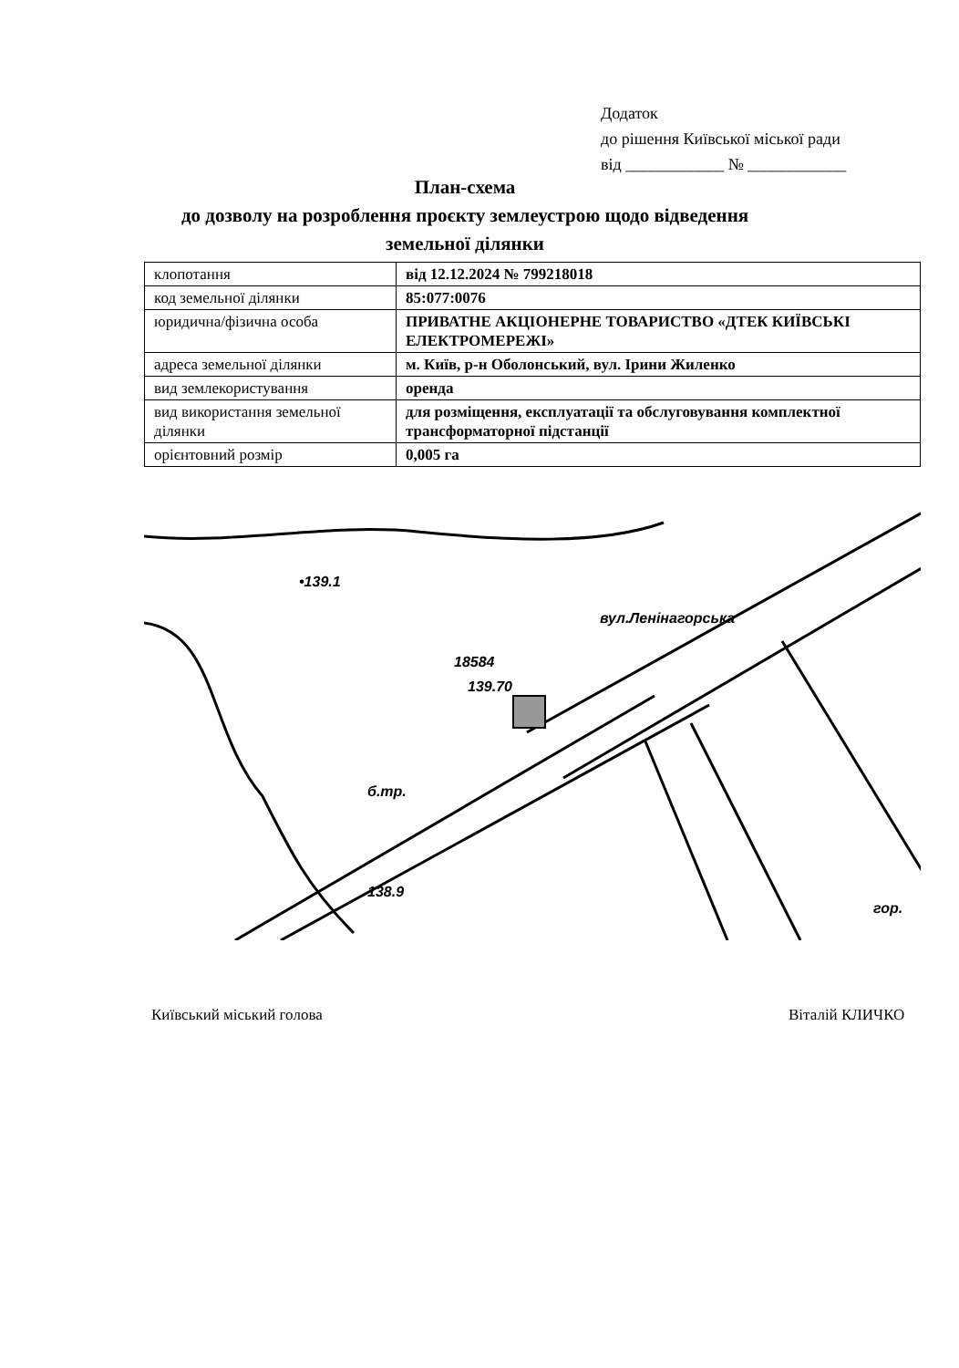Додаток
до рішення Київської міської ради
від ____________ № ____________
План-схема
до дозволу на розроблення проєкту землеустрою щодо відведення земельної ділянки
| клопотання | від 12.12.2024 № 799218018 |
| код земельної ділянки | 85:077:0076 |
| юридична/фізична особа | ПРИВАТНЕ АКЦІОНЕРНЕ ТОВАРИСТВО «ДТЕК КИЇВСЬКІ ЕЛЕКТРОМЕРЕЖІ» |
| адреса земельної ділянки | м. Київ, р-н Оболонський, вул. Ірини Жиленко |
| вид землекористування | оренда |
| вид використання земельної ділянки | для розміщення, експлуатації та обслуговування комплектної трансформаторної підстанції |
| орієнтовний розмір | 0,005 га |
18584
139.70
•139.1
б.тр.
138.9
гор.
вул.Ленінагорська
Київський міський голова Віталій КЛИЧКО